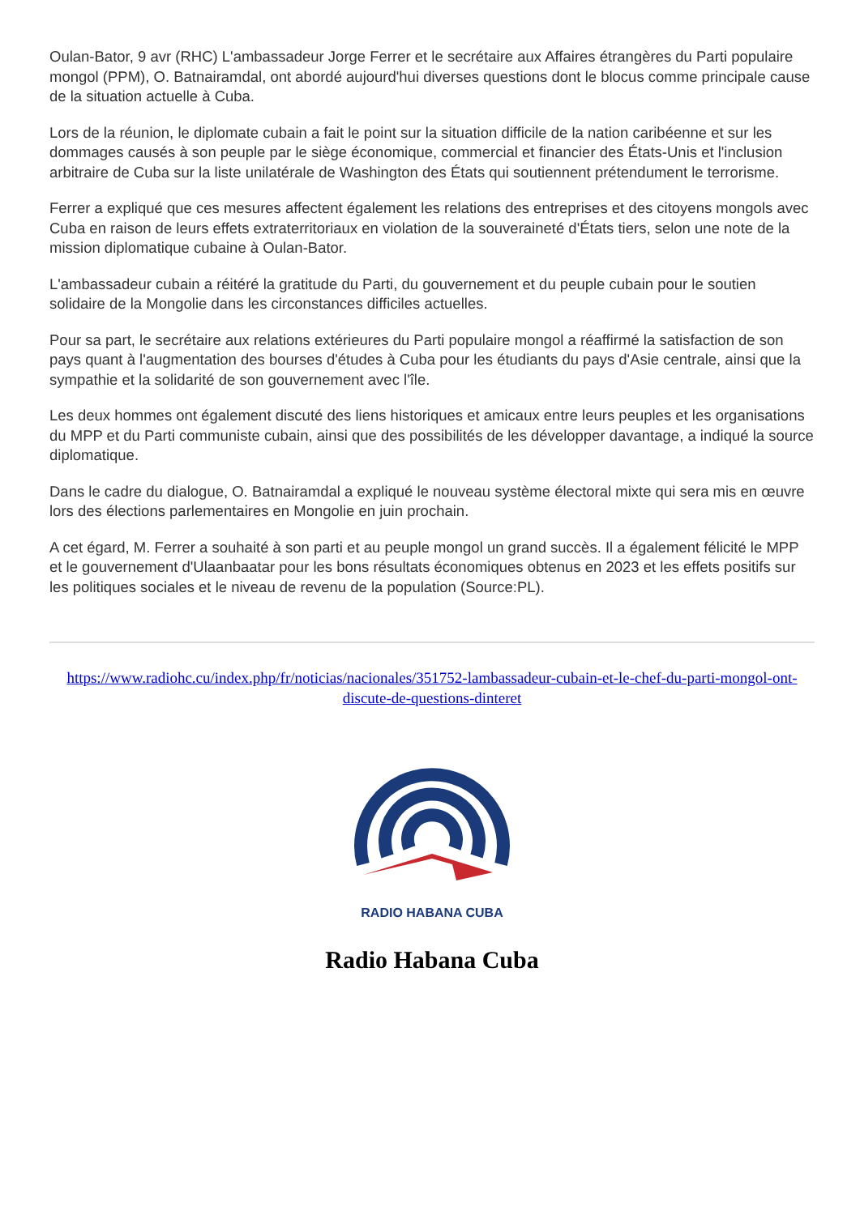Oulan-Bator, 9 avr (RHC) L'ambassadeur Jorge Ferrer et le secrétaire aux Affaires étrangères du Parti populaire mongol (PPM), O. Batnairamdal, ont abordé aujourd'hui diverses questions dont le blocus comme principale cause de la situation actuelle à Cuba.
Lors de la réunion, le diplomate cubain a fait le point sur la situation difficile de la nation caribéenne et sur les dommages causés à son peuple par le siège économique, commercial et financier des États-Unis et l'inclusion arbitraire de Cuba sur la liste unilatérale de Washington des États qui soutiennent prétendument le terrorisme.
Ferrer a expliqué que ces mesures affectent également les relations des entreprises et des citoyens mongols avec Cuba en raison de leurs effets extraterritoriaux en violation de la souveraineté d'États tiers, selon une note de la mission diplomatique cubaine à Oulan-Bator.
L'ambassadeur cubain a réitéré la gratitude du Parti, du gouvernement et du peuple cubain pour le soutien solidaire de la Mongolie dans les circonstances difficiles actuelles.
Pour sa part, le secrétaire aux relations extérieures du Parti populaire mongol a réaffirmé la satisfaction de son pays quant à l'augmentation des bourses d'études à Cuba pour les étudiants du pays d'Asie centrale, ainsi que la sympathie et la solidarité de son gouvernement avec l'île.
Les deux hommes ont également discuté des liens historiques et amicaux entre leurs peuples et les organisations du MPP et du Parti communiste cubain, ainsi que des possibilités de les développer davantage, a indiqué la source diplomatique.
Dans le cadre du dialogue, O. Batnairamdal a expliqué le nouveau système électoral mixte qui sera mis en œuvre lors des élections parlementaires en Mongolie en juin prochain.
A cet égard, M. Ferrer a souhaité à son parti et au peuple mongol un grand succès. Il a également félicité le MPP et le gouvernement d'Ulaanbaatar pour les bons résultats économiques obtenus en 2023 et les effets positifs sur les politiques sociales et le niveau de revenu de la population (Source:PL).
https://www.radiohc.cu/index.php/fr/noticias/nacionales/351752-lambassadeur-cubain-et-le-chef-du-parti-mongol-ont-discute-de-questions-dinteret
RADIO HABANA CUBA
Radio Habana Cuba